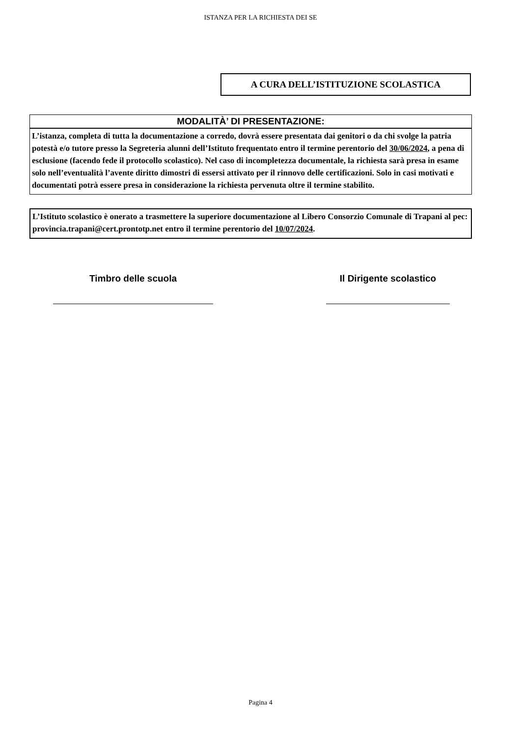ISTANZA PER LA RICHIESTA DEI SE
A CURA DELL’ISTITUZIONE SCOLASTICA
MODALITÀ’ DI PRESENTAZIONE:
L’istanza, completa di tutta la documentazione a corredo, dovrà essere presentata dai genitori o da chi svolge la patria potestà e/o tutore presso la Segreteria alunni dell’Istituto frequentato entro il termine perentorio del 30/06/2024, a pena di esclusione (facendo fede il protocollo scolastico). Nel caso di incompletezza documentale, la richiesta sarà presa in esame solo nell’eventualità l’avente diritto dimostri di essersi attivato per il rinnovo delle certificazioni. Solo in casi motivati e documentati potrà essere presa in considerazione la richiesta pervenuta oltre il termine stabilito.
L’Istituto scolastico è onerato a trasmettere la superiore documentazione al Libero Consorzio Comunale di Trapani al pec: provincia.trapani@cert.prontotp.net entro il termine perentorio del 10/07/2024.
Timbro delle scuola Il Dirigente scolastico
Pagina 4